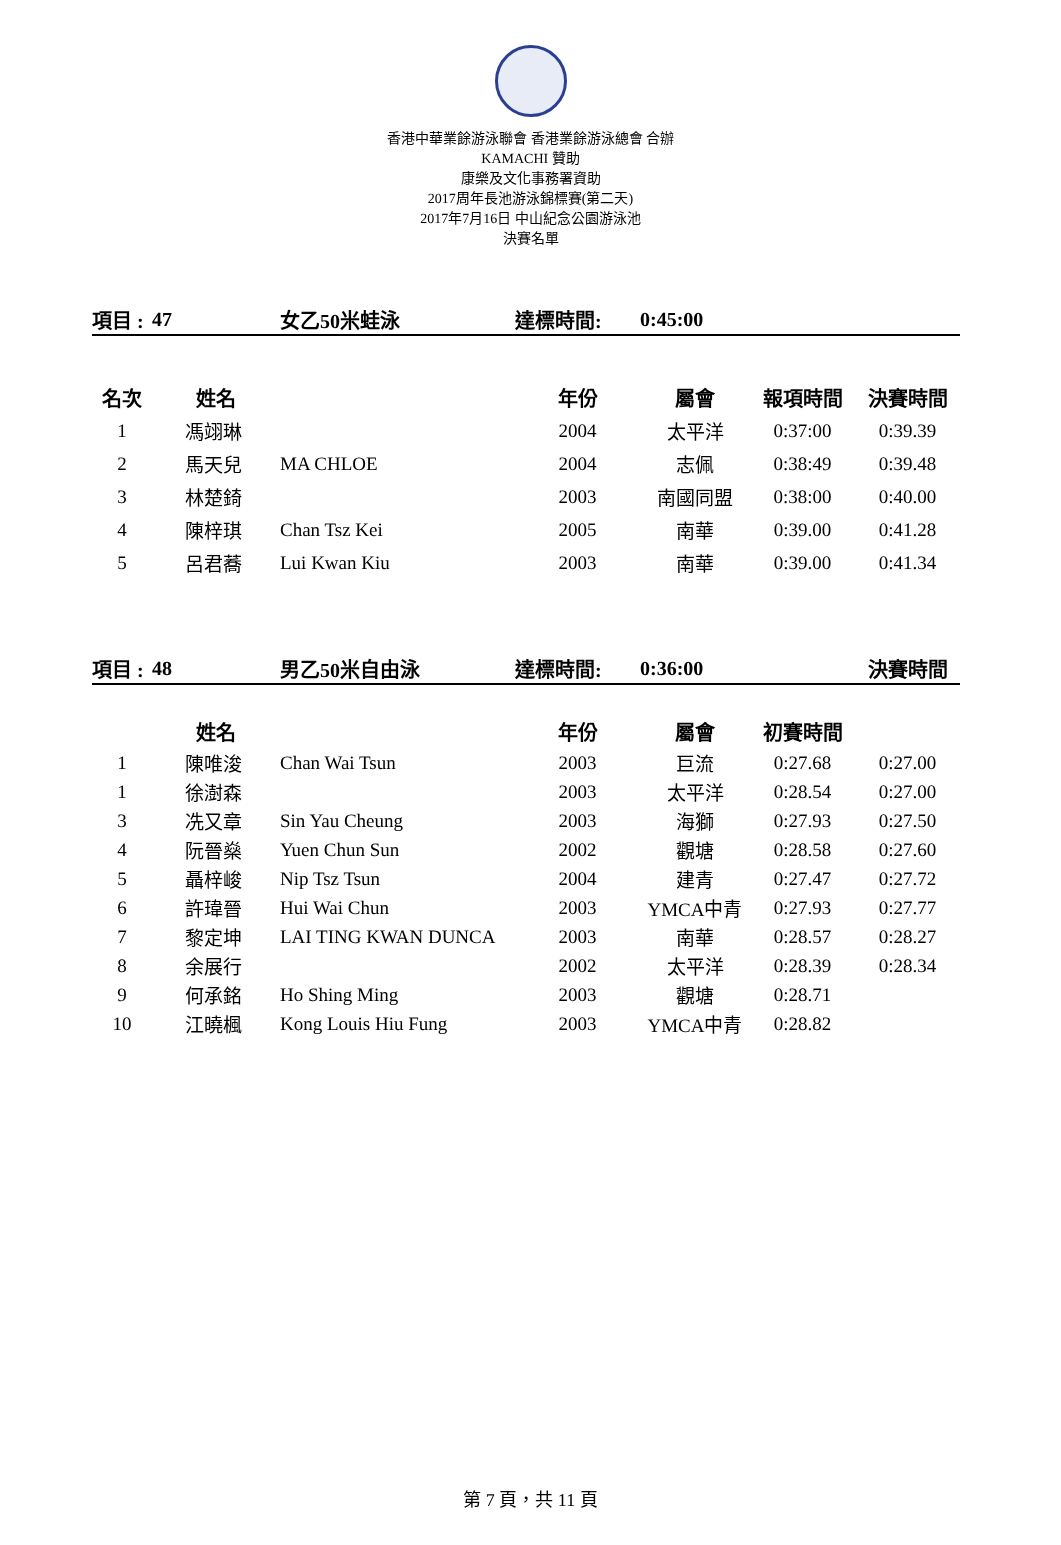香港中華業餘游泳聯會 香港業餘游泳總會 合辦
KAMACHI 贊助
康樂及文化事務署資助
2017周年長池游泳錦標賽(第二天)
2017年7月16日 中山紀念公園游泳池
決賽名單
| 項目 : | 47 | 女乙50米蛙泳 | 達標時間: | 0:45:00 | | |
| 名次 | 姓名 | | 年份 | 屬會 | 報項時間 | 決賽時間 |
| 1 | 馮翊琳 | | 2004 | 太平洋 | 0:37:00 | 0:39.39 |
| 2 | 馬天兒 | MA CHLOE | 2004 | 志佩 | 0:38:49 | 0:39.48 |
| 3 | 林楚錡 | | 2003 | 南國同盟 | 0:38:00 | 0:40.00 |
| 4 | 陳梓琪 | Chan Tsz Kei | 2005 | 南華 | 0:39.00 | 0:41.28 |
| 5 | 呂君蕎 | Lui Kwan Kiu | 2003 | 南華 | 0:39.00 | 0:41.34 |
| 項目 : | 48 | 男乙50米自由泳 | 達標時間: | 0:36:00 | | 決賽時間 |
| | 姓名 | | 年份 | 屬會 | 初賽時間 | |
| 1 | 陳唯浚 | Chan Wai Tsun | 2003 | 巨流 | 0:27.68 | 0:27.00 |
| 1 | 徐澍森 | | 2003 | 太平洋 | 0:28.54 | 0:27.00 |
| 3 | 冼又章 | Sin Yau Cheung | 2003 | 海獅 | 0:27.93 | 0:27.50 |
| 4 | 阮晉燊 | Yuen Chun Sun | 2002 | 觀塘 | 0:28.58 | 0:27.60 |
| 5 | 聶梓峻 | Nip Tsz Tsun | 2004 | 建青 | 0:27.47 | 0:27.72 |
| 6 | 許瑋晉 | Hui Wai Chun | 2003 | YMCA中青 | 0:27.93 | 0:27.77 |
| 7 | 黎定坤 | LAI TING KWAN DUNCA | 2003 | 南華 | 0:28.57 | 0:28.27 |
| 8 | 余展行 | | 2002 | 太平洋 | 0:28.39 | 0:28.34 |
| 9 | 何承銘 | Ho Shing Ming | 2003 | 觀塘 | 0:28.71 | |
| 10 | 江曉楓 | Kong Louis Hiu Fung | 2003 | YMCA中青 | 0:28.82 | |
第 7 頁，共 11 頁